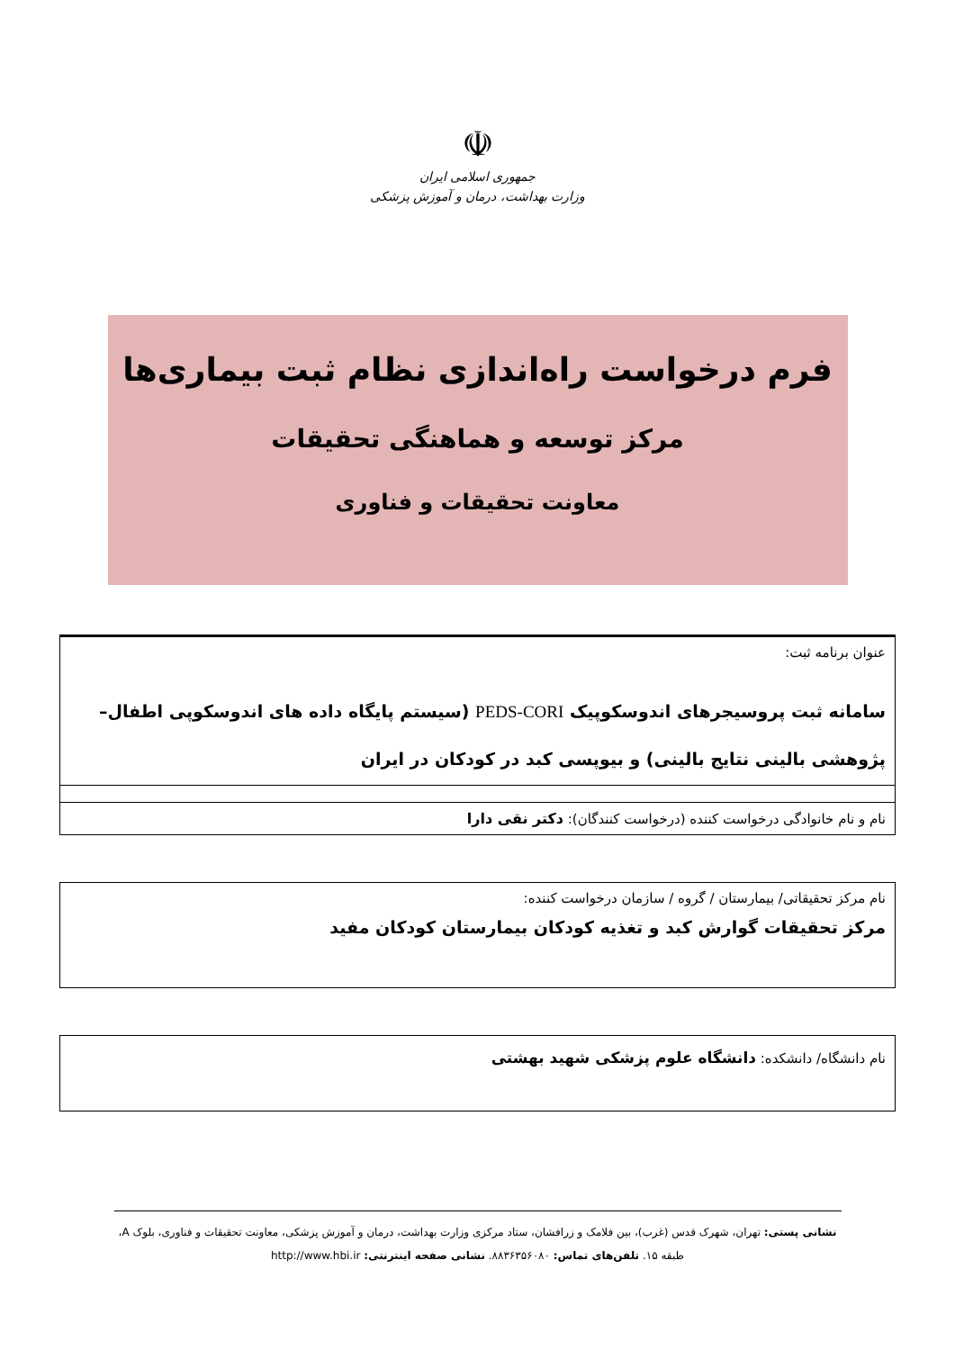☫
جمهوری اسلامی ایران
وزارت بهداشت، درمان و آموزش پزشکی
فرم درخواست راه‌اندازی نظام ثبت بیماری‌ها
مرکز توسعه و هماهنگی تحقیقات
معاونت تحقیقات و فناوری
عنوان برنامه ثبت:
سامانه ثبت پروسیجرهای اندوسکوپیک PEDS-CORI (سیستم پایگاه داده های اندوسکوپی اطفال– پژوهشی بالینی نتایج بالینی) و بیوپسی کبد در کودکان در ایران
نام و نام خانوادگی درخواست کننده (درخواست کنندگان): دکتر نقی دارا
نام مرکز تحقیقاتی/ بیمارستان / گروه / سازمان درخواست کننده:
مرکز تحقیقات گوارش کبد و تغذیه کودکان بیمارستان کودکان مفید
نام دانشگاه/ دانشکده: دانشگاه علوم پزشکی شهید بهشتی
نشانی پستی: تهران، شهرک قدس (غرب)، بین فلامک و زرافشان، ستاد مرکزی وزارت بهداشت، درمان و آموزش پزشکی، معاونت تحقیقات و فناوری، بلوک A، طبقه ۱۵. تلفن‌های تماس: ۸۸۳۶۳۵۶۰۸۰. نشانی صفحه اینترنتی: http://www.hbi.ir